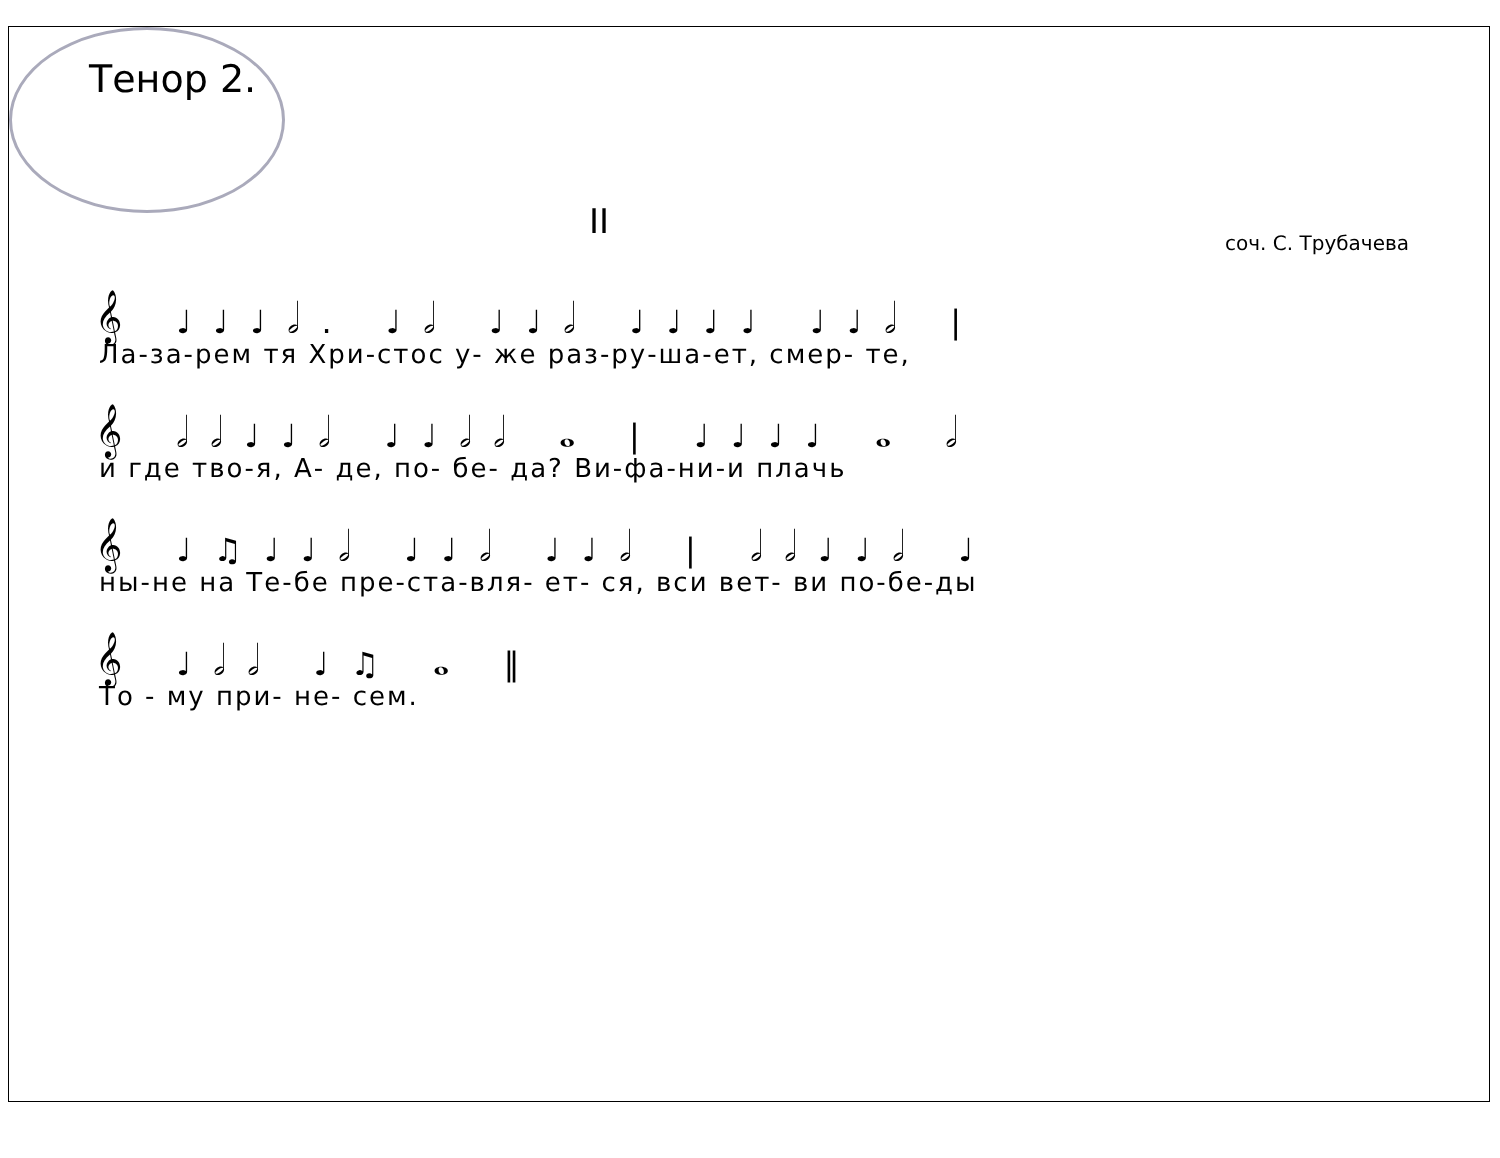Тенор 2.
II
соч. С. Трубачева
𝄞 ♩♩♩𝅗𝅥. ♩𝅗𝅥 ♩♩𝅗𝅥 ♩♩♩♩ ♩♩𝅗𝅥 |
Ла-за-рем тя Хри-стос у- же раз-ру-ша-ет, смер- те,
𝄞 𝅗𝅥𝅗𝅥♩♩𝅗𝅥 ♩♩𝅗𝅥𝅗𝅥 𝅝 | ♩♩♩♩ 𝅝 𝅗𝅥
и где тво-я, А- де, по- бе- да? Ви-фа-ни-и плачь
𝄞 ♩♫♩♩𝅗𝅥 ♩♩𝅗𝅥 ♩♩𝅗𝅥 | 𝅗𝅥𝅗𝅥♩♩𝅗𝅥 ♩
ны-не на Те-бе пре-ста-вля- ет- ся, вси вет- ви по-бе-ды
𝄞 ♩𝅗𝅥𝅗𝅥 ♩♫ 𝅝 ‖
То - му при- не- сем.